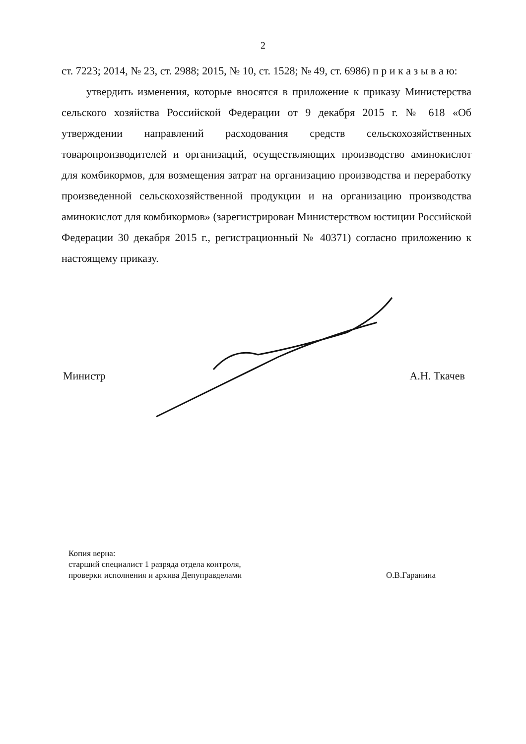2
ст. 7223; 2014, № 23, ст. 2988; 2015, № 10, ст. 1528; № 49, ст. 6986) п р и к а з ы в а ю:
утвердить изменения, которые вносятся в приложение к приказу Министерства сельского хозяйства Российской Федерации от 9 декабря 2015 г. № 618 «Об утверждении направлений расходования средств сельскохозяйственных товаропроизводителей и организаций, осуществляющих производство аминокислот для комбикормов, для возмещения затрат на организацию производства и переработку произведенной сельскохозяйственной продукции и на организацию производства аминокислот для комбикормов» (зарегистрирован Министерством юстиции Российской Федерации 30 декабря 2015 г., регистрационный № 40371) согласно приложению к настоящему приказу.
Министр А.Н. Ткачев
Копия верна:
старший специалист 1 разряда отдела контроля,
проверки исполнения и архива Депуправделами О.В.Гаранина